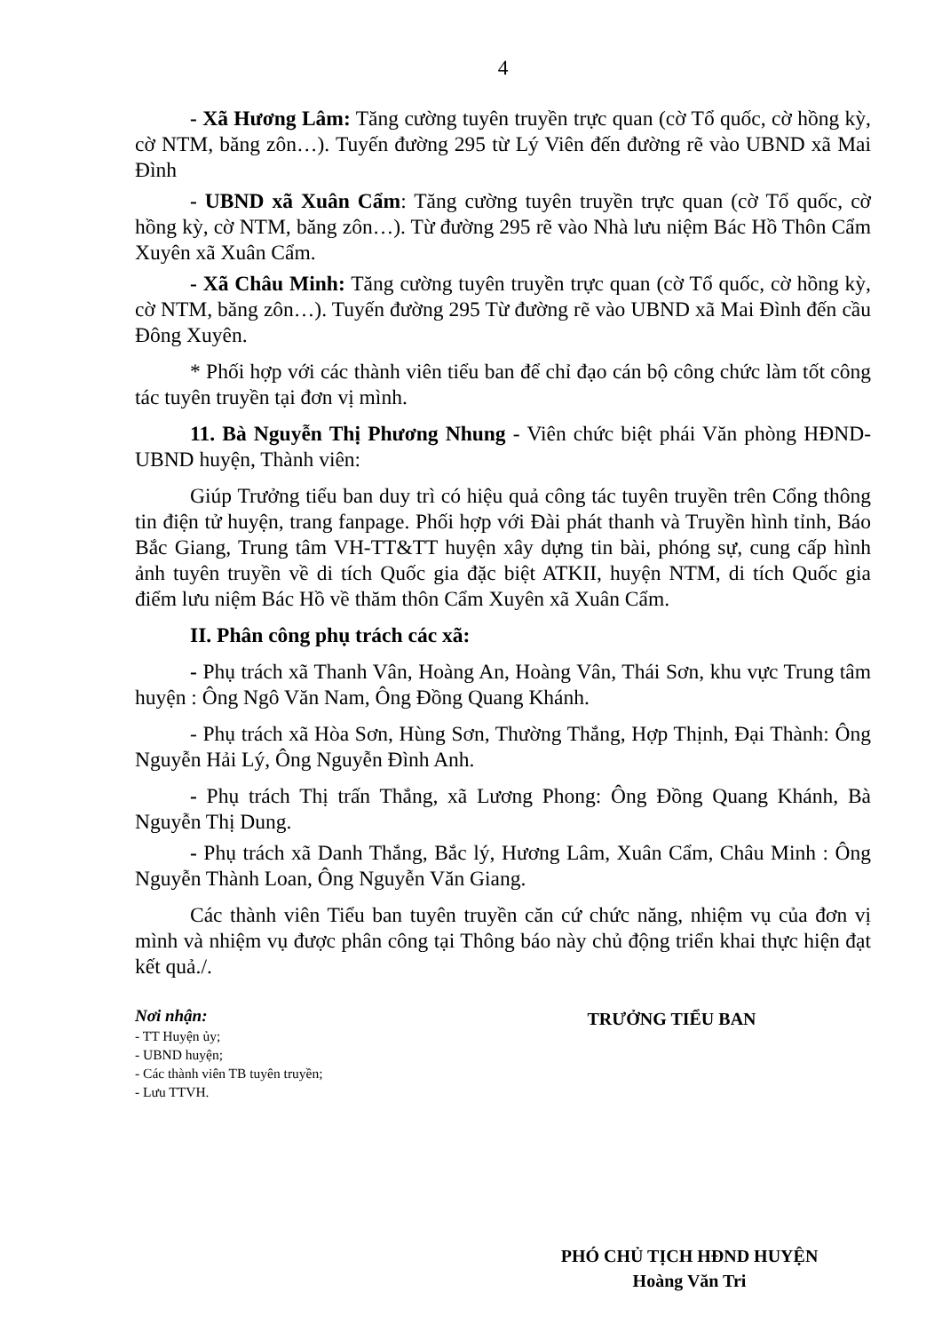4
- Xã Hương Lâm: Tăng cường tuyên truyền trực quan (cờ Tổ quốc, cờ hồng kỳ, cờ NTM, băng zôn…). Tuyến đường 295 từ Lý Viên đến đường rẽ vào UBND xã Mai Đình
- UBND xã Xuân Cẩm: Tăng cường tuyên truyền trực quan (cờ Tổ quốc, cờ hồng kỳ, cờ NTM, băng zôn…). Từ đường 295 rẽ vào Nhà lưu niệm Bác Hồ Thôn Cẩm Xuyên xã Xuân Cẩm.
- Xã Châu Minh: Tăng cường tuyên truyền trực quan (cờ Tổ quốc, cờ hồng kỳ, cờ NTM, băng zôn…). Tuyến đường 295 Từ đường rẽ vào UBND xã Mai Đình đến cầu Đông Xuyên.
* Phối hợp với các thành viên tiểu ban để chỉ đạo cán bộ công chức làm tốt công tác tuyên truyền tại đơn vị mình.
11. Bà Nguyễn Thị Phương Nhung - Viên chức biệt phái Văn phòng HĐND-UBND huyện, Thành viên:
Giúp Trưởng tiểu ban duy trì có hiệu quả công tác tuyên truyền trên Cổng thông tin điện tử huyện, trang fanpage. Phối hợp với Đài phát thanh và Truyền hình tỉnh, Báo Bắc Giang, Trung tâm VH-TT&TT huyện xây dựng tin bài, phóng sự, cung cấp hình ảnh tuyên truyền về di tích Quốc gia đặc biệt ATKII, huyện NTM, di tích Quốc gia điểm lưu niệm Bác Hồ về thăm thôn Cẩm Xuyên xã Xuân Cẩm.
II. Phân công phụ trách các xã:
- Phụ trách xã Thanh Vân, Hoàng An, Hoàng Vân, Thái Sơn, khu vực Trung tâm huyện : Ông Ngô Văn Nam, Ông Đồng Quang Khánh.
- Phụ trách xã Hòa Sơn, Hùng Sơn, Thường Thắng, Hợp Thịnh, Đại Thành: Ông Nguyễn Hải Lý, Ông Nguyễn Đình Anh.
- Phụ trách Thị trấn Thắng, xã Lương Phong: Ông Đồng Quang Khánh, Bà Nguyễn Thị Dung.
- Phụ trách xã Danh Thắng, Bắc lý, Hương Lâm, Xuân Cẩm, Châu Minh : Ông Nguyễn Thành Loan, Ông Nguyễn Văn Giang.
Các thành viên Tiểu ban tuyên truyền căn cứ chức năng, nhiệm vụ của đơn vị mình và nhiệm vụ được phân công tại Thông báo này chủ động triển khai thực hiện đạt kết quả./.
Nơi nhận:
- TT Huyện ủy;
- UBND huyện;
- Các thành viên TB tuyên truyền;
- Lưu TTVH.
TRƯỞNG TIỂU BAN
PHÓ CHỦ TỊCH HĐND HUYỆN
Hoàng Văn Tri